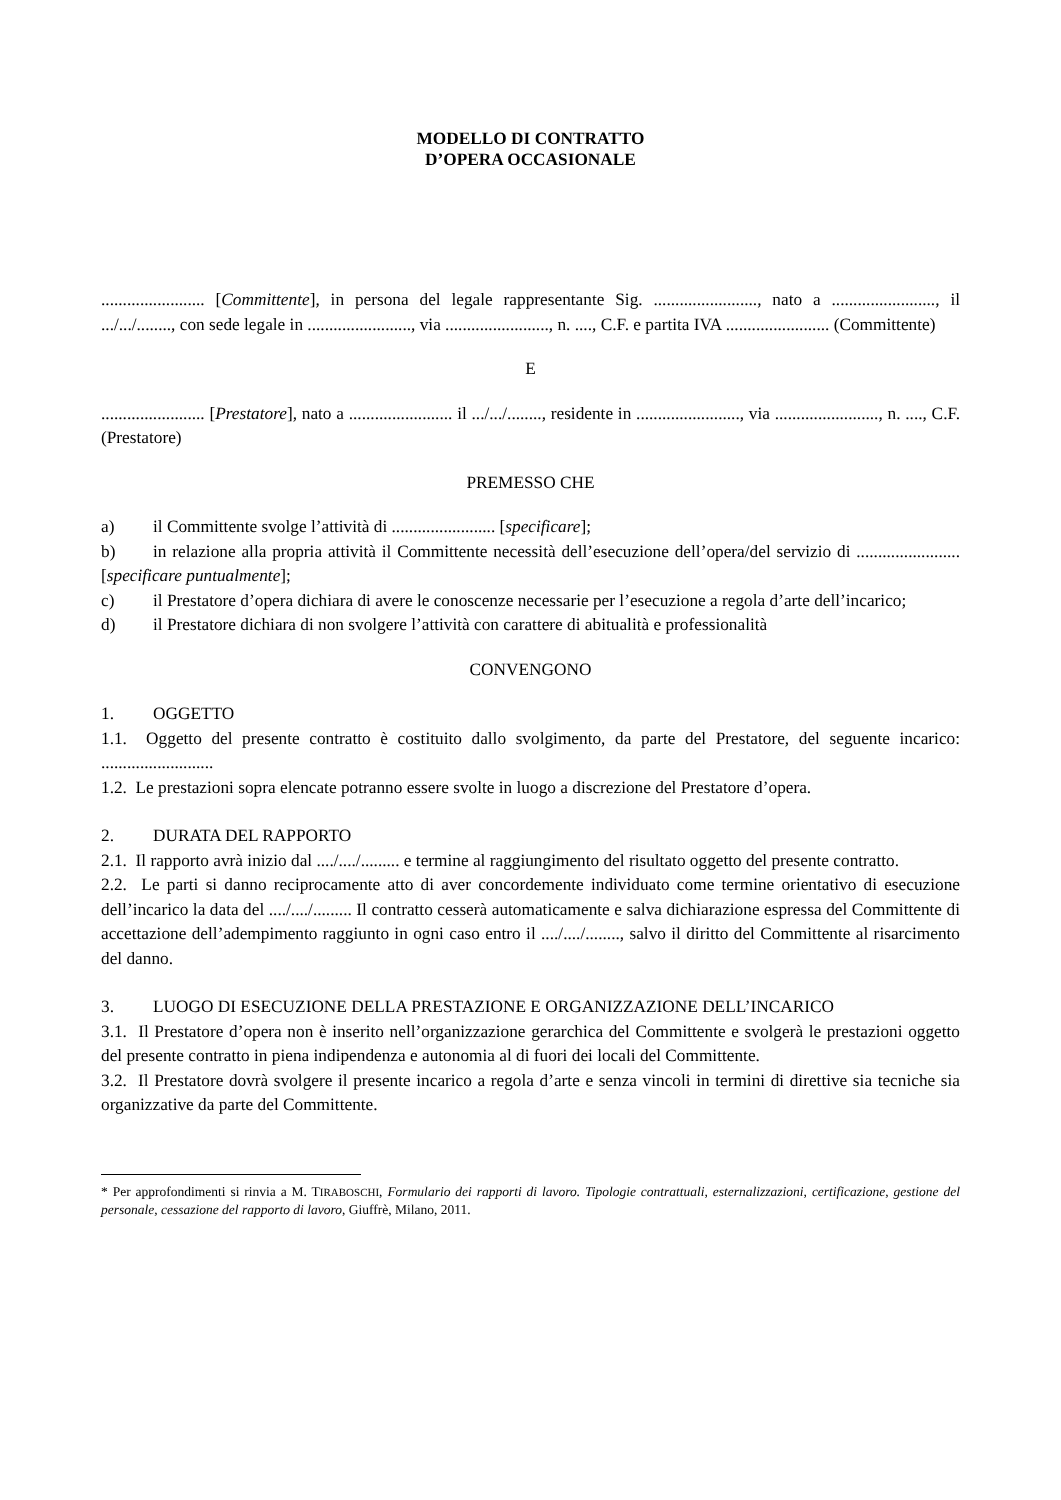MODELLO DI CONTRATTO
D’OPERA OCCASIONALE
........................ [Committente], in persona del legale rappresentante Sig. ........................, nato a ........................, il .../.../........, con sede legale in ........................, via ........................, n. ...., C.F. e partita IVA ........................ (Committente)
E
........................ [Prestatore], nato a ........................ il .../.../........, residente in ........................, via ........................, n. ...., C.F. (Prestatore)
PREMESSO CHE
a) il Committente svolge l’attività di ........................ [specificare];
b) in relazione alla propria attività il Committente necessità dell’esecuzione dell’opera/del servizio di ........................ [specificare puntualmente];
c) il Prestatore d’opera dichiara di avere le conoscenze necessarie per l’esecuzione a regola d’arte dell’incarico;
d) il Prestatore dichiara di non svolgere l’attività con carattere di abitualità e professionalità
CONVENGONO
1. OGGETTO
1.1. Oggetto del presente contratto è costituito dallo svolgimento, da parte del Prestatore, del seguente incarico: ..........................
1.2. Le prestazioni sopra elencate potranno essere svolte in luogo a discrezione del Prestatore d’opera.
2. DURATA DEL RAPPORTO
2.1. Il rapporto avrà inizio dal ..../..../......... e termine al raggiungimento del risultato oggetto del presente contratto.
2.2. Le parti si danno reciprocamente atto di aver concordemente individuato come termine orientativo di esecuzione dell’incarico la data del ..../..../......... Il contratto cesserà automaticamente e salva dichiarazione espressa del Committente di accettazione dell’adempimento raggiunto in ogni caso entro il ..../..../........, salvo il diritto del Committente al risarcimento del danno.
3. LUOGO DI ESECUZIONE DELLA PRESTAZIONE E ORGANIZZAZIONE DELL’INCARICO
3.1. Il Prestatore d’opera non è inserito nell’organizzazione gerarchica del Committente e svolgerà le prestazioni oggetto del presente contratto in piena indipendenza e autonomia al di fuori dei locali del Committente.
3.2. Il Prestatore dovrà svolgere il presente incarico a regola d’arte e senza vincoli in termini di direttive sia tecniche sia organizzative da parte del Committente.
* Per approfondimenti si rinvia a M. TIRABOSCHI, Formulario dei rapporti di lavoro. Tipologie contrattuali, esternalizzazioni, certificazione, gestione del personale, cessazione del rapporto di lavoro, Giuffrè, Milano, 2011.